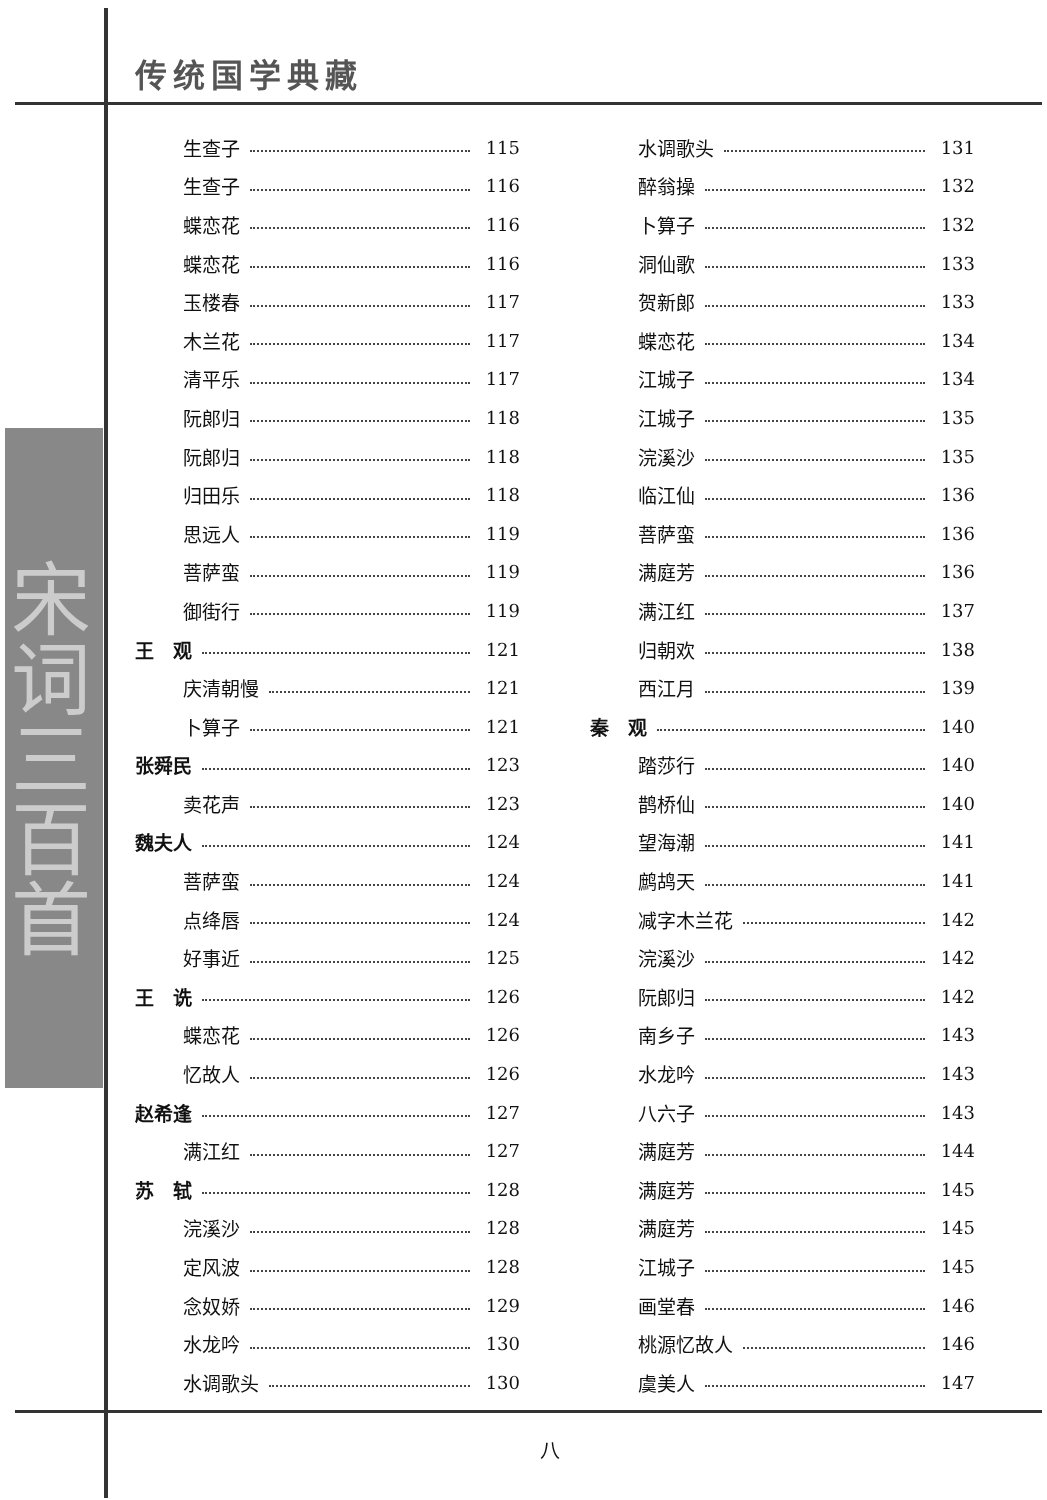传统国学典藏
宋词三百首
生查子 115
生查子 116
蝶恋花 116
蝶恋花 116
玉楼春 117
木兰花 117
清平乐 117
阮郎归 118
阮郎归 118
归田乐 118
思远人 119
菩萨蛮 119
御街行 119
王　观 121
庆清朝慢 121
卜算子 121
张舜民 123
卖花声 123
魏夫人 124
菩萨蛮 124
点绛唇 124
好事近 125
王　诜 126
蝶恋花 126
忆故人 126
赵希逢 127
满江红 127
苏　轼 128
浣溪沙 128
定风波 128
念奴娇 129
水龙吟 130
水调歌头 130
水调歌头 131
醉翁操 132
卜算子 132
洞仙歌 133
贺新郎 133
蝶恋花 134
江城子 134
江城子 135
浣溪沙 135
临江仙 136
菩萨蛮 136
满庭芳 136
满江红 137
归朝欢 138
西江月 139
秦　观 140
踏莎行 140
鹊桥仙 140
望海潮 141
鹧鸪天 141
减字木兰花 142
浣溪沙 142
阮郎归 142
南乡子 143
水龙吟 143
八六子 143
满庭芳 144
满庭芳 145
满庭芳 145
江城子 145
画堂春 146
桃源忆故人 146
虞美人 147
八